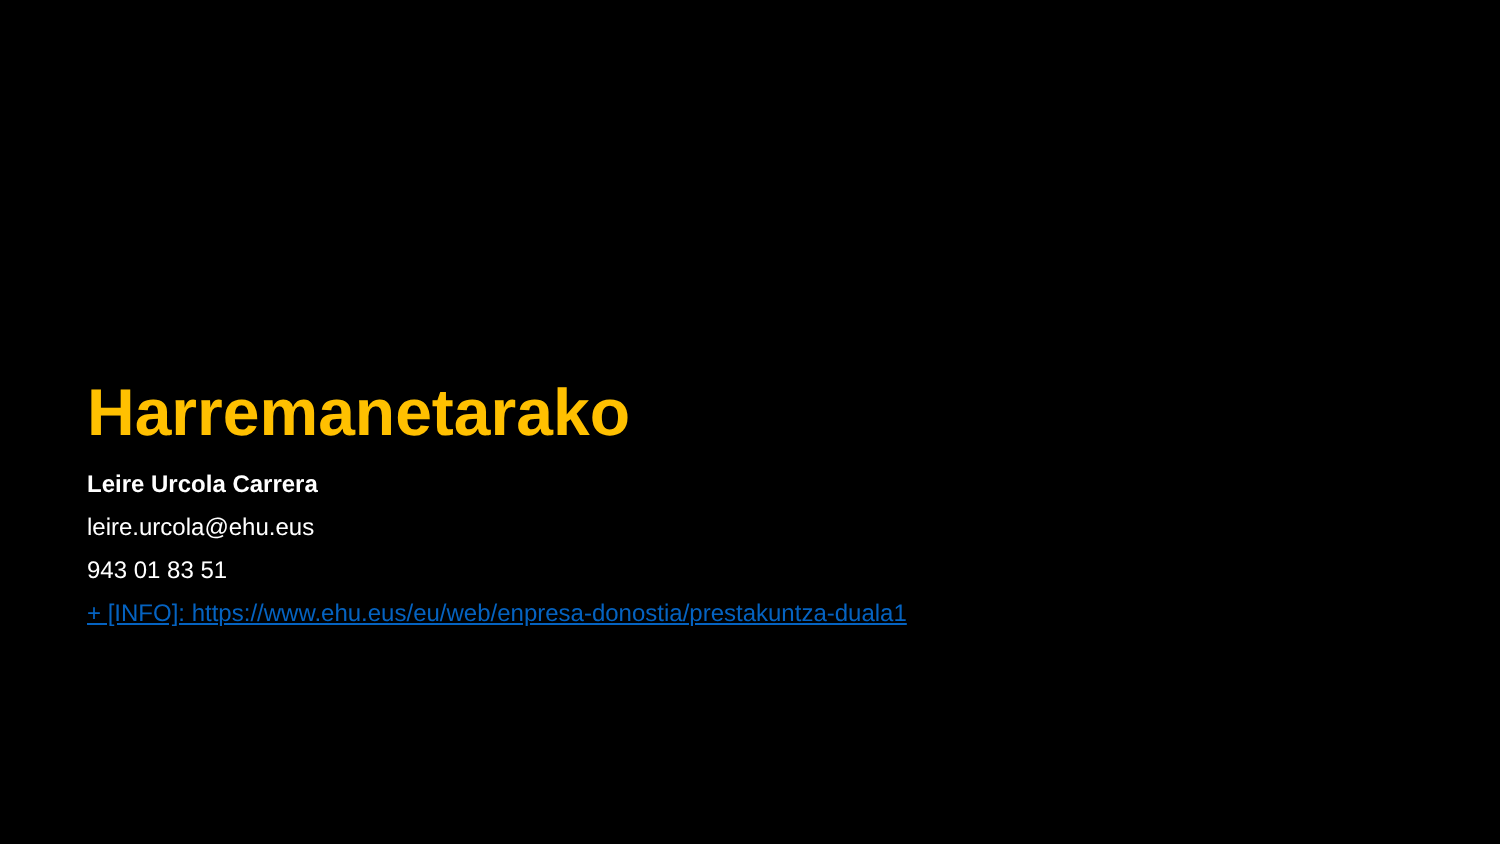Harremanetarako
Leire Urcola Carrera
leire.urcola@ehu.eus
943 01 83 51
+ [INFO]: https://www.ehu.eus/eu/web/enpresa-donostia/prestakuntza-duala1